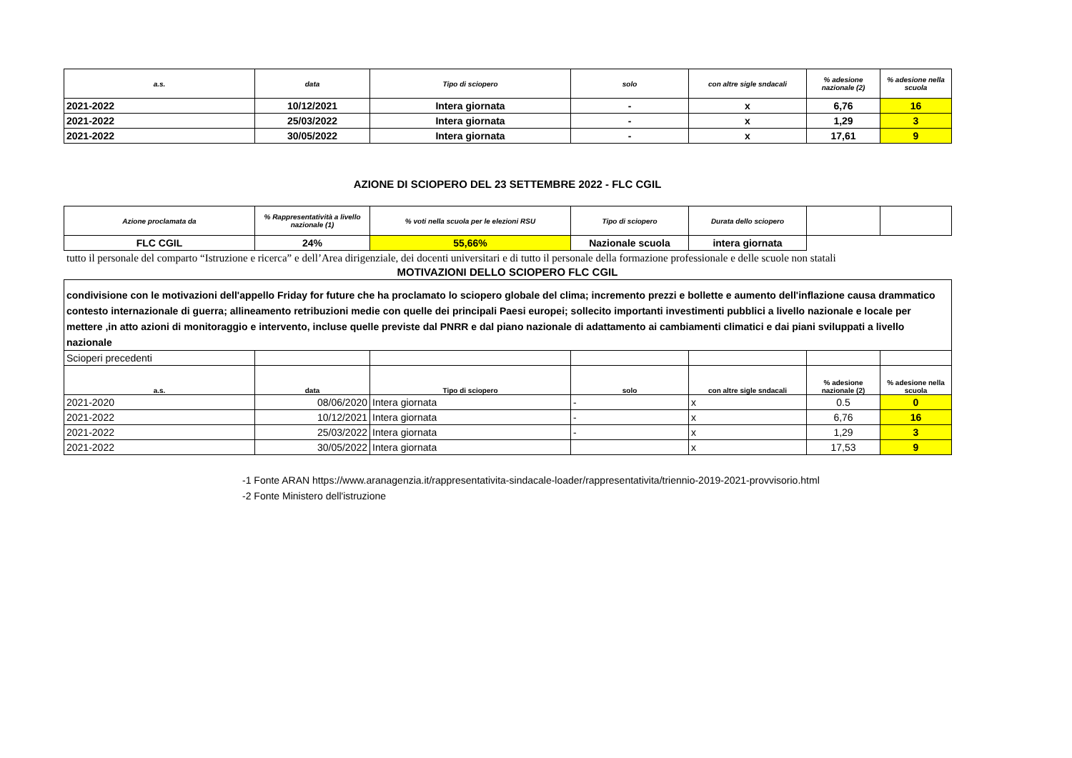| a.s. | data | Tipo di sciopero | solo | con altre sigle sndacali | % adesione nazionale (2) | % adesione nella scuola |
| --- | --- | --- | --- | --- | --- | --- |
| 2021-2022 | 10/12/2021 | Intera giornata | - | x | 6,76 | 16 |
| 2021-2022 | 25/03/2022 | Intera giornata | - | x | 1,29 | 3 |
| 2021-2022 | 30/05/2022 | Intera giornata | - | x | 17,61 | 9 |
AZIONE DI SCIOPERO DEL 23 SETTEMBRE 2022 - FLC CGIL
| Azione proclamata da | % Rappresentatività a livello nazionale (1) | % voti nella scuola per le elezioni RSU | Tipo di sciopero | Durata dello sciopero | | |
| --- | --- | --- | --- | --- | --- | --- |
| FLC CGIL | 24% | 55,66% | Nazionale scuola | intera giornata | | |
tutto il personale del comparto “Istruzione e ricerca” e dell’Area dirigenziale, dei docenti universitari e di tutto il personale della formazione professionale e delle scuole non statali
MOTIVAZIONI DELLO SCIOPERO FLC CGIL
| condivisione con le motivazioni dell'appello Friday for future che ha proclamato lo sciopero globale del clima; incremento prezzi e bollette e aumento dell'inflazione causa drammatico contesto internazionale di guerra; allineamento retribuzioni medie con quelle dei principali Paesi europei; sollecito importanti investimenti pubblici a livello nazionale e locale per mettere ,in atto azioni di monitoraggio e intervento, incluse quelle previste dal PNRR e dal piano nazionale di adattamento ai cambiamenti climatici e dai piani sviluppati a livello nazionale | | | | | | |
| Scioperi precedenti | | | | | | |
| a.s. | data | Tipo di sciopero | solo | con altre sigle sndacali | % adesione nazionale (2) | % adesione nella scuola |
| 2021-2020 | 08/06/2020 | Intera giornata | - | x | 0.5 | 0 |
| 2021-2022 | 10/12/2021 | Intera giornata | - | x | 6,76 | 16 |
| 2021-2022 | 25/03/2022 | Intera giornata | - | x | 1,29 | 3 |
| 2021-2022 | 30/05/2022 | Intera giornata | | x | 17,53 | 9 |
-1 Fonte ARAN https://www.aranagenzia.it/rappresentativita-sindacale-loader/rappresentativita/triennio-2019-2021-provvisorio.html
-2 Fonte Ministero dell'istruzione